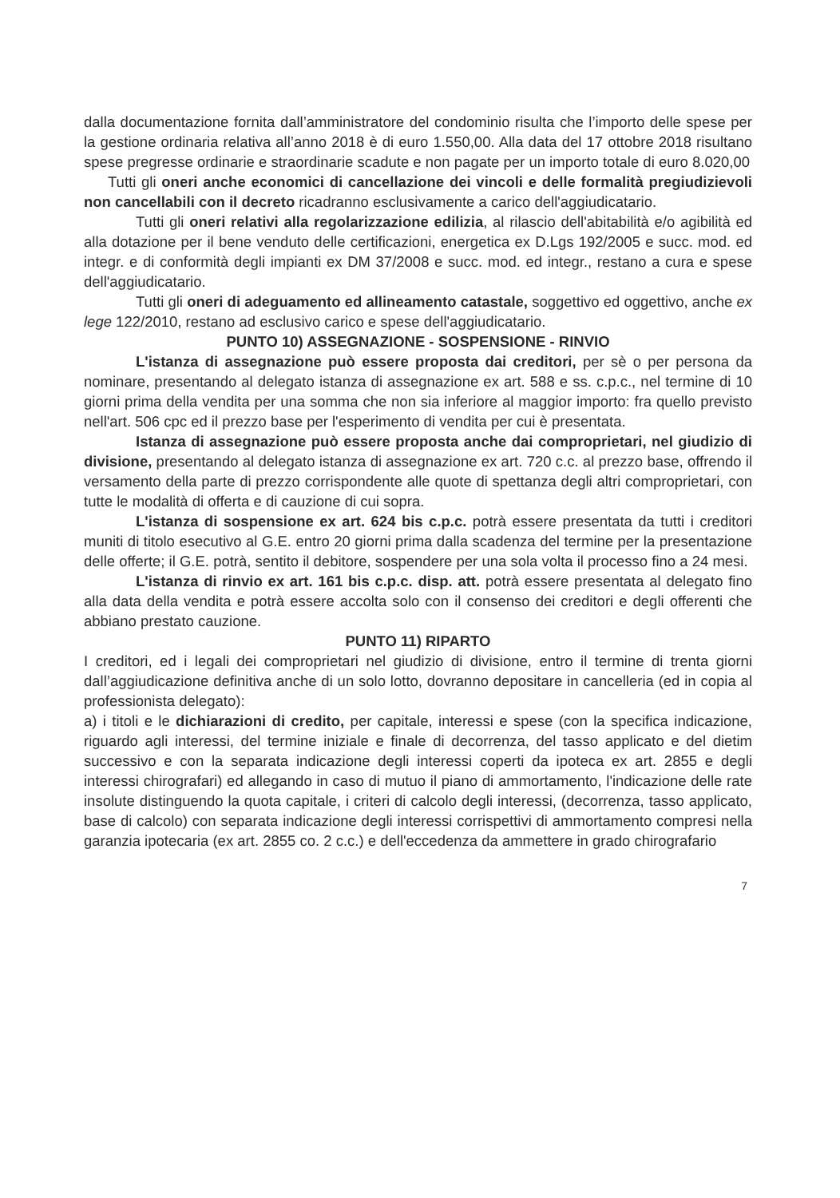dalla documentazione fornita dall’amministratore del condominio risulta che l’importo delle spese per la gestione ordinaria relativa all’anno 2018 è di euro 1.550,00. Alla data del 17 ottobre 2018 risultano spese pregresse ordinarie e straordinarie scadute e non pagate per un importo totale di euro 8.020,00
Tutti gli oneri anche economici di cancellazione dei vincoli e delle formalità pregiudizievoli non cancellabili con il decreto ricadranno esclusivamente a carico dell'aggiudicatario.
Tutti gli oneri relativi alla regolarizzazione edilizia, al rilascio dell'abitabilità e/o agibilità ed alla dotazione per il bene venduto delle certificazioni, energetica ex D.Lgs 192/2005 e succ. mod. ed integr. e di conformità degli impianti ex DM 37/2008 e succ. mod. ed integr., restano a cura e spese dell'aggiudicatario.
Tutti gli oneri di adeguamento ed allineamento catastale, soggettivo ed oggettivo, anche ex lege 122/2010, restano ad esclusivo carico e spese dell'aggiudicatario.
PUNTO 10) ASSEGNAZIONE - SOSPENSIONE - RINVIO
L'istanza di assegnazione può essere proposta dai creditori, per sè o per persona da nominare, presentando al delegato istanza di assegnazione ex art. 588 e ss. c.p.c., nel termine di 10 giorni prima della vendita per una somma che non sia inferiore al maggior importo: fra quello previsto nell'art. 506 cpc ed il prezzo base per l'esperimento di vendita per cui è presentata.
Istanza di assegnazione può essere proposta anche dai comproprietari, nel giudizio di divisione, presentando al delegato istanza di assegnazione ex art. 720 c.c. al prezzo base, offrendo il versamento della parte di prezzo corrispondente alle quote di spettanza degli altri comproprietari, con tutte le modalità di offerta e di cauzione di cui sopra.
L'istanza di sospensione ex art. 624 bis c.p.c. potrà essere presentata da tutti i creditori muniti di titolo esecutivo al G.E. entro 20 giorni prima dalla scadenza del termine per la presentazione delle offerte; il G.E. potrà, sentito il debitore, sospendere per una sola volta il processo fino a 24 mesi.
L'istanza di rinvio ex art. 161 bis c.p.c. disp. att. potrà essere presentata al delegato fino alla data della vendita e potrà essere accolta solo con il consenso dei creditori e degli offerenti che abbiano prestato cauzione.
PUNTO 11) RIPARTO
I creditori, ed i legali dei comproprietari nel giudizio di divisione, entro il termine di trenta giorni dall’aggiudicazione definitiva anche di un solo lotto, dovranno depositare in cancelleria (ed in copia al professionista delegato):
a) i titoli e le dichiarazioni di credito, per capitale, interessi e spese (con la specifica indicazione, riguardo agli interessi, del termine iniziale e finale di decorrenza, del tasso applicato e del dietim successivo e con la separata indicazione degli interessi coperti da ipoteca ex art. 2855 e degli interessi chirografari) ed allegando in caso di mutuo il piano di ammortamento, l'indicazione delle rate insolute distinguendo la quota capitale, i criteri di calcolo degli interessi, (decorrenza, tasso applicato, base di calcolo) con separata indicazione degli interessi corrispettivi di ammortamento compresi nella garanzia ipotecaria (ex art. 2855 co. 2 c.c.) e dell'eccedenza da ammettere in grado chirografario
7